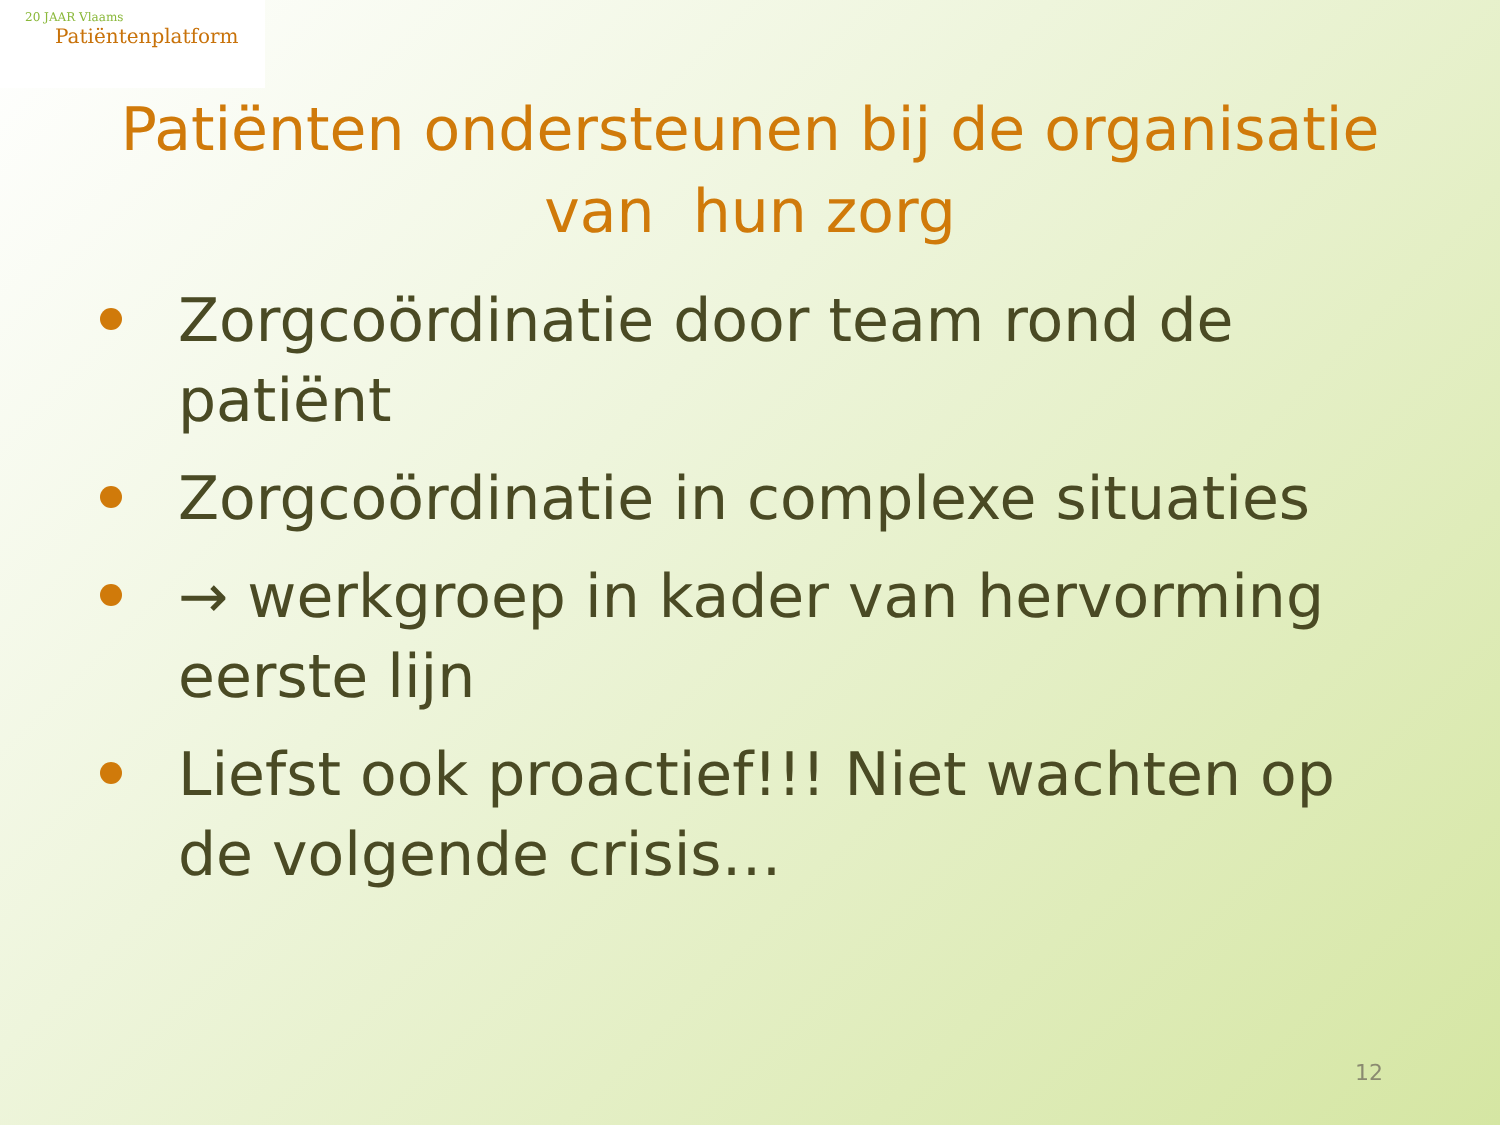20 JAAR Vlaams
Patiëntenplatform
Patiënten ondersteunen bij de organisatie van hun zorg
Zorgcoördinatie door team rond de patiënt
Zorgcoördinatie in complexe situaties
→ werkgroep in kader van hervorming eerste lijn
Liefst ook proactief!!! Niet wachten op de volgende crisis…
12